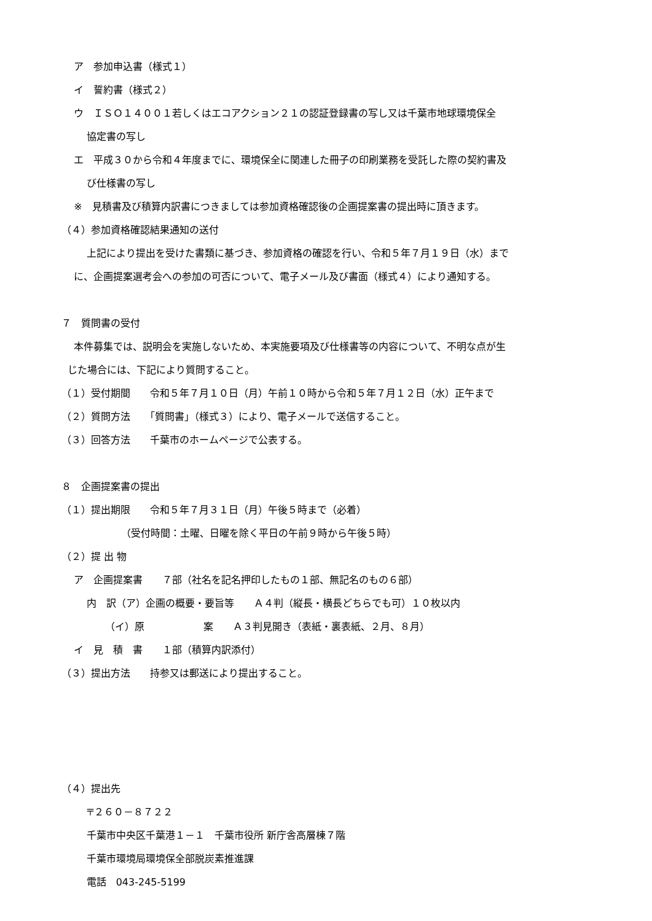ア　参加申込書（様式１）
イ　誓約書（様式２）
ウ　ＩＳＯ１４００１若しくはエコアクション２１の認証登録書の写し又は千葉市地球環境保全
協定書の写し
エ　平成３０から令和４年度までに、環境保全に関連した冊子の印刷業務を受託した際の契約書及
び仕様書の写し
※　見積書及び積算内訳書につきましては参加資格確認後の企画提案書の提出時に頂きます。
（４）参加資格確認結果通知の送付
上記により提出を受けた書類に基づき、参加資格の確認を行い、令和５年７月１９日（水）まで
に、企画提案選考会への参加の可否について、電子メール及び書面（様式４）により通知する。
７　質問書の受付
本件募集では、説明会を実施しないため、本実施要項及び仕様書等の内容について、不明な点が生
じた場合には、下記により質問すること。
（１）受付期間　　令和５年７月１０日（月）午前１０時から令和５年７月１２日（水）正午まで
（２）質問方法　　「質問書」（様式３）により、電子メールで送信すること。
（３）回答方法　　千葉市のホームページで公表する。
８　企画提案書の提出
（１）提出期限　　令和５年７月３１日（月）午後５時まで（必着）
（受付時間：土曜、日曜を除く平日の午前９時から午後５時）
（２）提 出 物
ア　企画提案書　　７部（社名を記名押印したもの１部、無記名のもの６部）
内　訳（ア）企画の概要・要旨等　　Ａ４判（縦長・横長どちらでも可）１０枚以内
（イ）原　　　　　　案　　Ａ３判見開き（表紙・裏表紙、２月、８月）
イ　見　積　書　　１部（積算内訳添付）
（３）提出方法　　持参又は郵送により提出すること。
（４）提出先
〒２６０－８７２２
千葉市中央区千葉港１－１　千葉市役所 新庁舎高層棟７階
千葉市環境局環境保全部脱炭素推進課
電話　043-245-5199